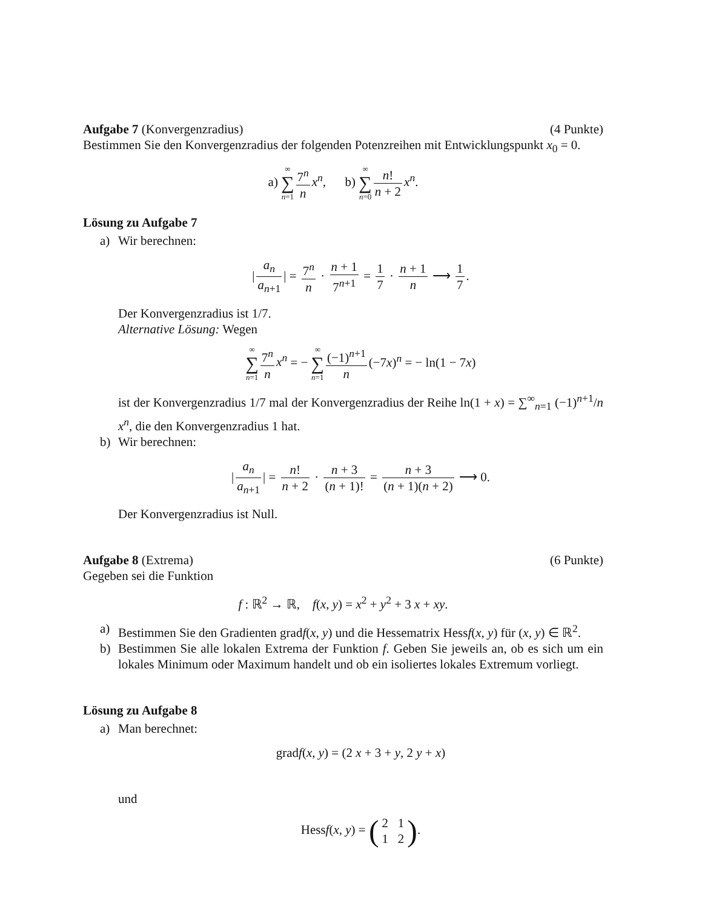Aufgabe 7 (Konvergenzradius) (4 Punkte)
Bestimmen Sie den Konvergenzradius der folgenden Potenzreihen mit Entwicklungspunkt x<sub>0</sub> = 0.
a) ∞ ∑ n=1 7<sup>n</sup> n x<sup>n</sup>, b) ∞ ∑ n=0 n! n + 2 x<sup>n</sup>.
Lösung zu Aufgabe 7
a) Wir berechnen:
| a<sub>n</sub> a<sub>n+1</sub> | = 7<sup>n</sup> n · n + 1 7<sup>n+1</sup> = 1 7 · n + 1 n ⟶ 1 7.
Der Konvergenzradius ist 1/7.
Alternative Lösung: Wegen
∞ ∑ n=1 7<sup>n</sup> n x<sup>n</sup> = − ∞ ∑ n=1 (−1)<sup>n+1</sup> n (−7x)<sup>n</sup> = − ln(1 − 7x)
ist der Konvergenzradius 1/7 mal der Konvergenzradius der Reihe ln(1 + x) = ∑<sup>∞</sup><sub>n=1</sub> (−1)<sup>n+1</sup>/n x<sup>n</sup>, die den Konvergenzradius 1 hat.
b) Wir berechnen:
| a<sub>n</sub> a<sub>n+1</sub> | = n! n + 2 · n + 3 (n + 1)! = n + 3 (n + 1)(n + 2) ⟶ 0.
Der Konvergenzradius ist Null.
Aufgabe 8 (Extrema) (6 Punkte)
Gegeben sei die Funktion
f : ℝ<sup>2</sup> → ℝ, f(x, y) = x<sup>2</sup> + y<sup>2</sup> + 3 x + xy.
a) Bestimmen Sie den Gradienten gradf(x, y) und die Hessematrix Hessf(x, y) für (x, y) ∈ ℝ<sup>2</sup>.
b) Bestimmen Sie alle lokalen Extrema der Funktion f. Geben Sie jeweils an, ob es sich um ein lokales Minimum oder Maximum handelt und ob ein isoliertes lokales Extremum vorliegt.
Lösung zu Aufgabe 8
a) Man berechnet:
gradf(x, y) = (2 x + 3 + y, 2 y + x)
und
Hessf(x, y) = (2 1 1 2).